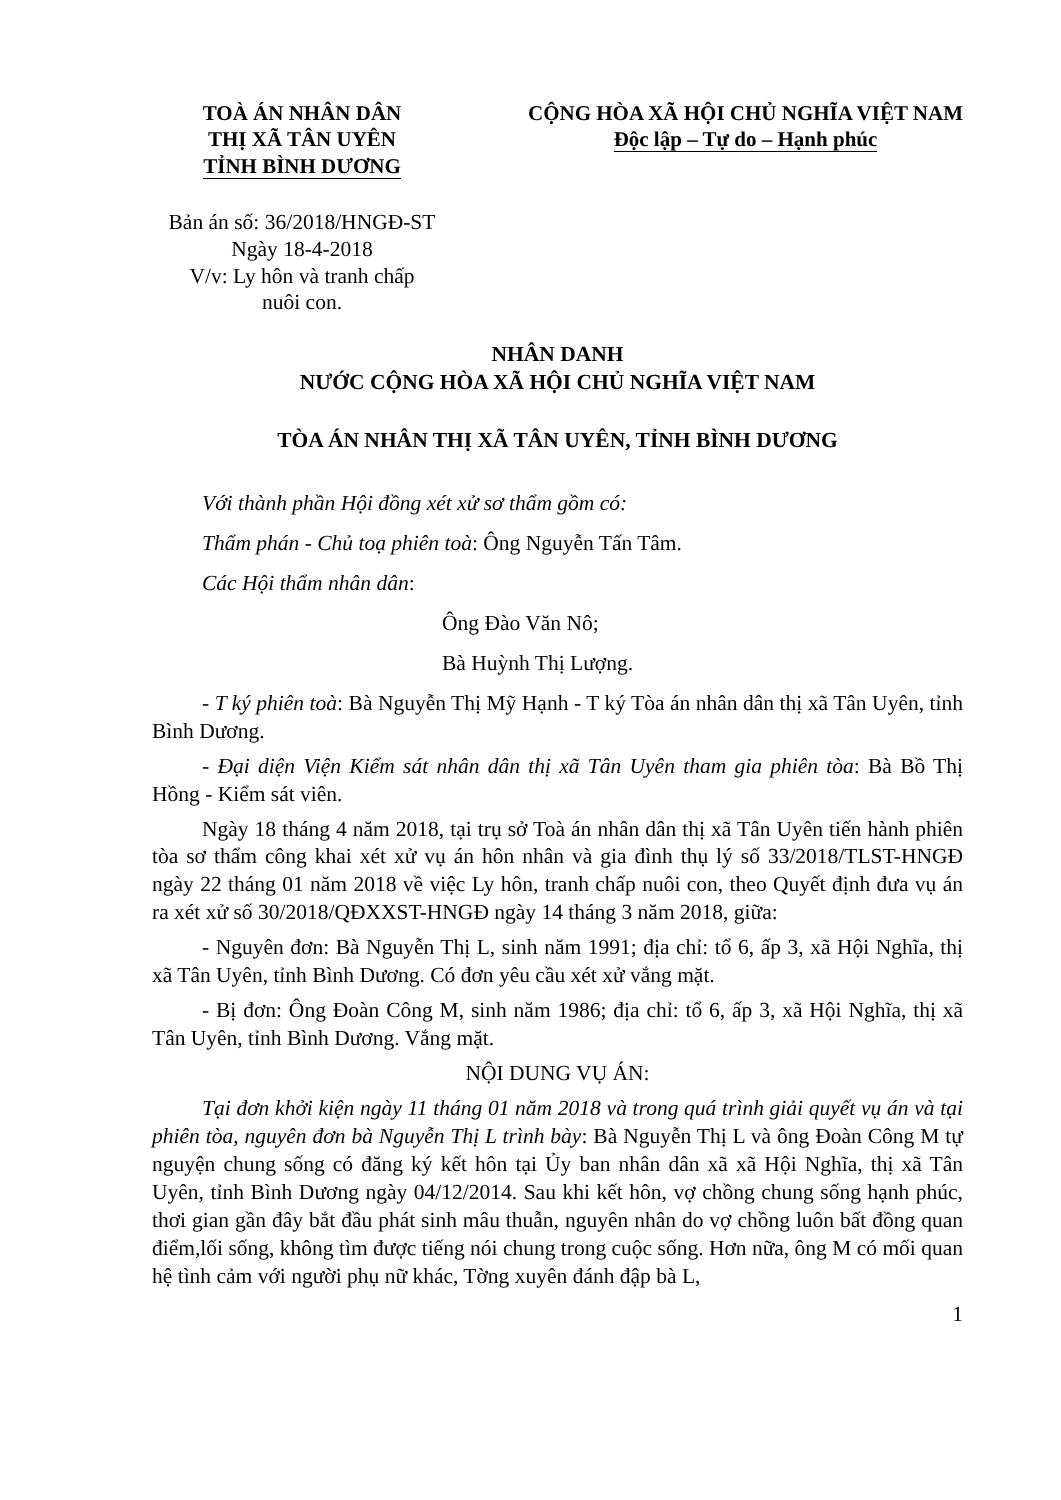TOÀ ÁN NHÂN DÂN
THỊ XÃ TÂN UYÊN
TỈNH BÌNH DƯƠNG
CỘNG HÒA XÃ HỘI CHỦ NGHĨA VIỆT NAM
Độc lập – Tự do – Hạnh phúc
Bản án số: 36/2018/HNGĐ-ST
Ngày 18-4-2018
V/v: Ly hôn và tranh chấp
nuôi con.
NHÂN DANH
NƯỚC CỘNG HÒA XÃ HỘI CHỦ NGHĨA VIỆT NAM
TÒA ÁN NHÂN THỊ XÃ TÂN UYÊN, TỈNH BÌNH DƯƠNG
Với thành phần Hội đồng xét xử sơ thẩm gồm có:
Thẩm phán - Chủ toạ phiên toà: Ông Nguyễn Tấn Tâm.
Các Hội thẩm nhân dân:
Ông Đào Văn Nô;
Bà Huỳnh Thị Lượng.
- T ký phiên toà: Bà Nguyễn Thị Mỹ Hạnh - T ký Tòa án nhân dân thị xã Tân Uyên, tỉnh Bình Dương.
- Đại diện Viện Kiểm sát nhân dân thị xã Tân Uyên tham gia phiên tòa: Bà Bồ Thị Hồng - Kiểm sát viên.
Ngày 18 tháng 4 năm 2018, tại trụ sở Toà án nhân dân thị xã Tân Uyên tiến hành phiên tòa sơ thẩm công khai xét xử vụ án hôn nhân và gia đình thụ lý số 33/2018/TLST-HNGĐ ngày 22 tháng 01 năm 2018 về việc Ly hôn, tranh chấp nuôi con, theo Quyết định đưa vụ án ra xét xử số 30/2018/QĐXXST-HNGĐ ngày 14 tháng 3 năm 2018, giữa:
- Nguyên đơn: Bà Nguyễn Thị L, sinh năm 1991; địa chỉ: tổ 6, ấp 3, xã Hội Nghĩa, thị xã Tân Uyên, tỉnh Bình Dương. Có đơn yêu cầu xét xử vắng mặt.
- Bị đơn: Ông Đoàn Công M, sinh năm 1986; địa chỉ: tổ 6, ấp 3, xã Hội Nghĩa, thị xã Tân Uyên, tỉnh Bình Dương. Vắng mặt.
NỘI DUNG VỤ ÁN:
Tại đơn khởi kiện ngày 11 tháng 01 năm 2018 và trong quá trình giải quyết vụ án và tại phiên tòa, nguyên đơn bà Nguyễn Thị L trình bày: Bà Nguyễn Thị L và ông Đoàn Công M tự nguyện chung sống có đăng ký kết hôn tại Ủy ban nhân dân xã xã Hội Nghĩa, thị xã Tân Uyên, tỉnh Bình Dương ngày 04/12/2014. Sau khi kết hôn, vợ chồng chung sống hạnh phúc, thơi gian gần đây bắt đầu phát sinh mâu thuẫn, nguyên nhân do vợ chồng luôn bất đồng quan điểm,lối sống, không tìm được tiếng nói chung trong cuộc sống. Hơn nữa, ông M có mối quan hệ tình cảm với người phụ nữ khác, Tờng xuyên đánh đập bà L,
1